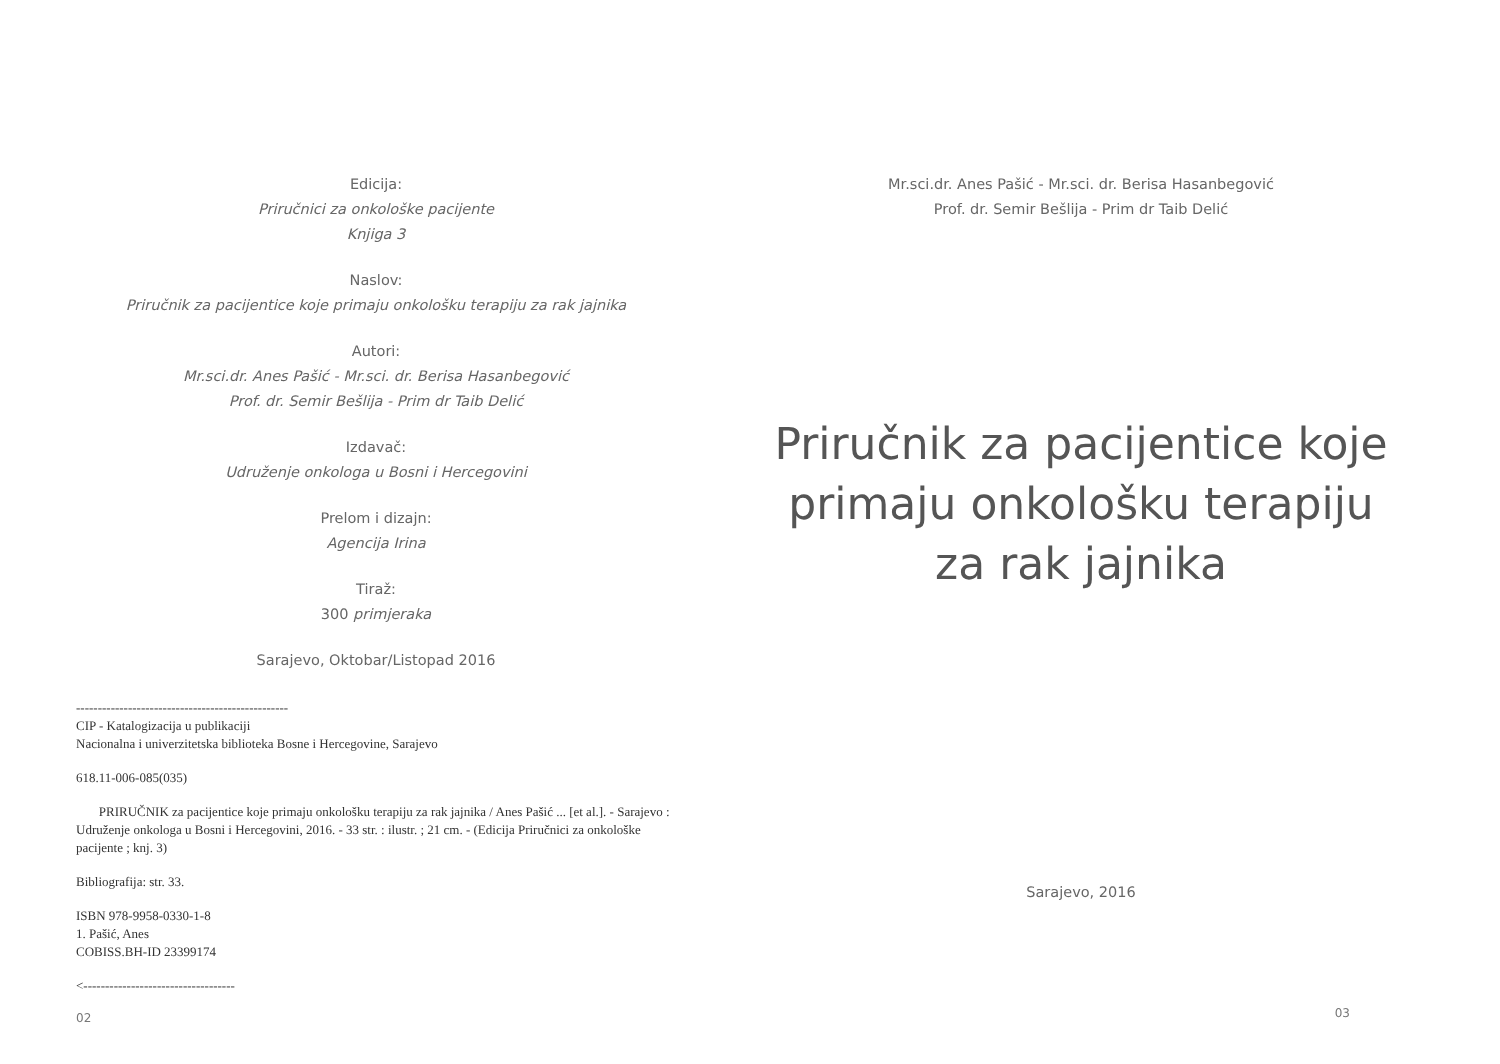Edicija:
Priručnici za onkološke pacijente
Knjiga 3
Naslov:
Priručnik za pacijentice koje primaju onkološku terapiju za rak jajnika
Autori:
Mr.sci.dr. Anes Pašić - Mr.sci. dr. Berisa Hasanbegović
Prof. dr. Semir Bešlija - Prim dr Taib Delić
Izdavač:
Udruženje onkologa u Bosni i Hercegovini
Prelom i dizajn:
Agencija Irina
Tiraž:
300 primjeraka
Sarajevo, Oktobar/Listopad 2016
-------------------------------------------------
CIP - Katalogizacija u publikaciji
Nacionalna i univerzitetska biblioteka Bosne i Hercegovine, Sarajevo
618.11-006-085(035)
PRIRUČNIK za pacijentice koje primaju onkološku terapiju za rak jajnika / Anes Pašić ... [et al.]. - Sarajevo : Udruženje onkologa u Bosni i Hercegovini, 2016. - 33 str. : ilustr. ; 21 cm. - (Edicija Priručnici za onkološke pacijente ; knj. 3)
Bibliografija: str. 33.
ISBN 978-9958-0330-1-8
1. Pašić, Anes
COBISS.BH-ID 23399174
<-----------------------------------
02
Mr.sci.dr. Anes Pašić - Mr.sci. dr. Berisa Hasanbegović
Prof. dr. Semir Bešlija - Prim dr Taib Delić
Priručnik za pacijentice koje
primaju onkološku terapiju
za rak jajnika
Sarajevo, 2016
03